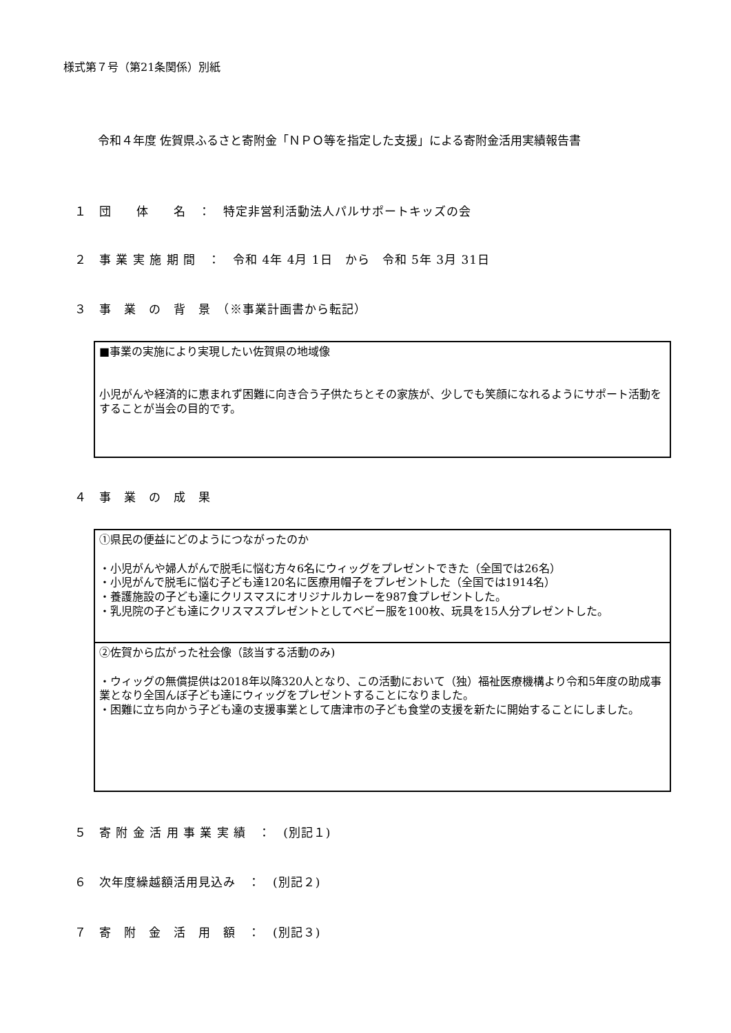様式第７号（第21条関係）別紙
令和４年度 佐賀県ふるさと寄附金「ＮＰＯ等を指定した支援」による寄附金活用実績報告書
１　団　　体　　名　：　特定非営利活動法人パルサポートキッズの会
２　事 業 実 施 期 間　：　令和 4年 4月 1日　から　令和 5年 3月 31日
３　事　業　の　背　景　（※事業計画書から転記）
■事業の実施により実現したい佐賀県の地域像
小児がんや経済的に恵まれず困難に向き合う子供たちとその家族が、少しでも笑顔になれるようにサポート活動をすることが当会の目的です。
４　事　業　の　成　果
①県民の便益にどのようにつながったのか
・小児がんや婦人がんで脱毛に悩む方々6名にウィッグをプレゼントできた（全国では26名）
・小児がんで脱毛に悩む子ども達120名に医療用帽子をプレゼントした（全国では1914名）
・養護施設の子ども達にクリスマスにオリジナルカレーを987食プレゼントした。
・乳児院の子ども達にクリスマスプレゼントとしてベビー服を100枚、玩具を15人分プレゼントした。
②佐賀から広がった社会像（該当する活動のみ)
・ウィッグの無償提供は2018年以降320人となり、この活動において（独）福祉医療機構より令和5年度の助成事業となり全国んぼ子ども達にウィッグをプレゼントすることになりました。
・困難に立ち向かう子ども達の支援事業として唐津市の子ども食堂の支援を新たに開始することにしました。
５　寄 附 金 活 用 事 業 実 績　：　(別記１)
６　次年度繰越額活用見込み　：　(別記２)
７　寄　附　金　活　用　額　：　(別記３)